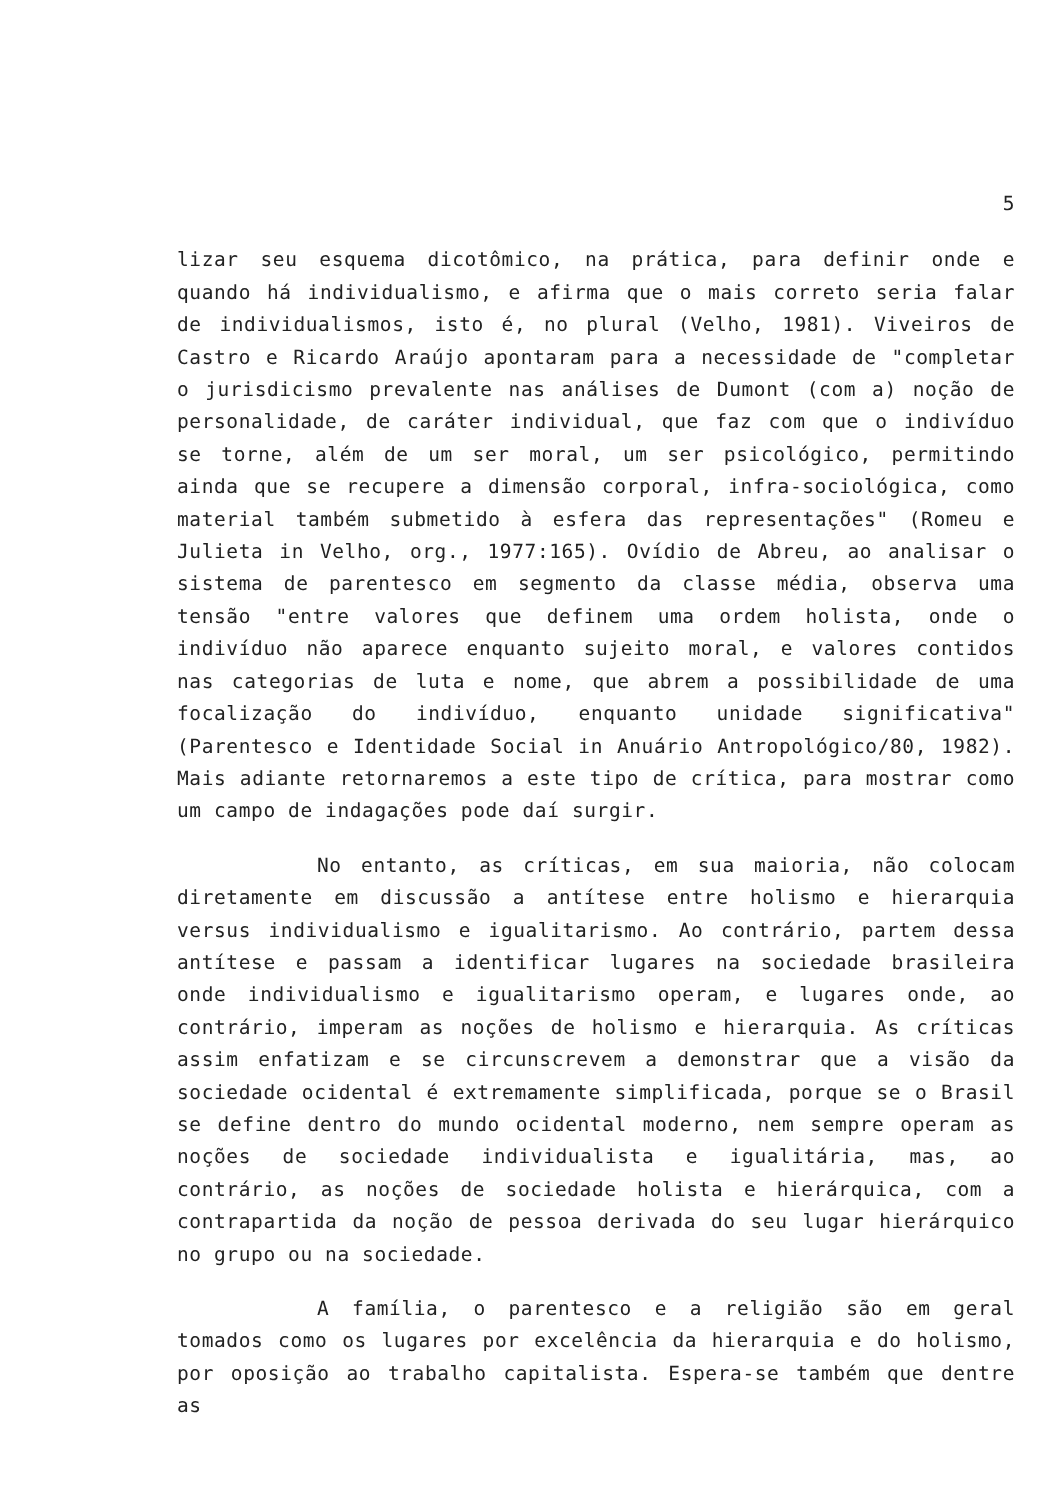5
lizar seu esquema dicotômico, na prática, para definir onde e quando há individualismo, e afirma que o mais correto seria falar de individualismos, isto é, no plural (Velho, 1981). Viveiros de Castro e Ricardo Araújo apontaram para a necessidade de "completar o jurisdicismo prevalente nas análises de Dumont (com a) noção de personalidade, de caráter individual, que faz com que o indivíduo se torne, além de um ser moral, um ser psicológico, permitindo ainda que se recupere a dimensão corporal, infra-sociológica, como material também submetido à esfera das representações" (Romeu e Julieta in Velho, org., 1977:165). Ovídio de Abreu, ao analisar o sistema de parentesco em segmento da classe média, observa uma tensão "entre valores que definem uma ordem holista, onde o indivíduo não aparece enquanto sujeito moral, e valores contidos nas categorias de luta e nome, que abrem a possibilidade de uma focalização do indivíduo, enquanto unidade significativa" (Parentesco e Identidade Social in Anuário Antropológico/80, 1982). Mais adiante retornaremos a este tipo de crítica, para mostrar como um campo de indagações pode daí surgir.
No entanto, as críticas, em sua maioria, não colocam diretamente em discussão a antítese entre holismo e hierarquia versus individualismo e igualitarismo. Ao contrário, partem dessa antítese e passam a identificar lugares na sociedade brasileira onde individualismo e igualitarismo operam, e lugares onde, ao contrário, imperam as noções de holismo e hierarquia. As críticas assim enfatizam e se circunscrevem a demonstrar que a visão da sociedade ocidental é extremamente simplificada, porque se o Brasil se define dentro do mundo ocidental moderno, nem sempre operam as noções de sociedade individualista e igualitária, mas, ao contrário, as noções de sociedade holista e hierárquica, com a contrapartida da noção de pessoa derivada do seu lugar hierárquico no grupo ou na sociedade.
A família, o parentesco e a religião são em geral tomados como os lugares por excelência da hierarquia e do holismo, por oposição ao trabalho capitalista. Espera-se também que dentre as